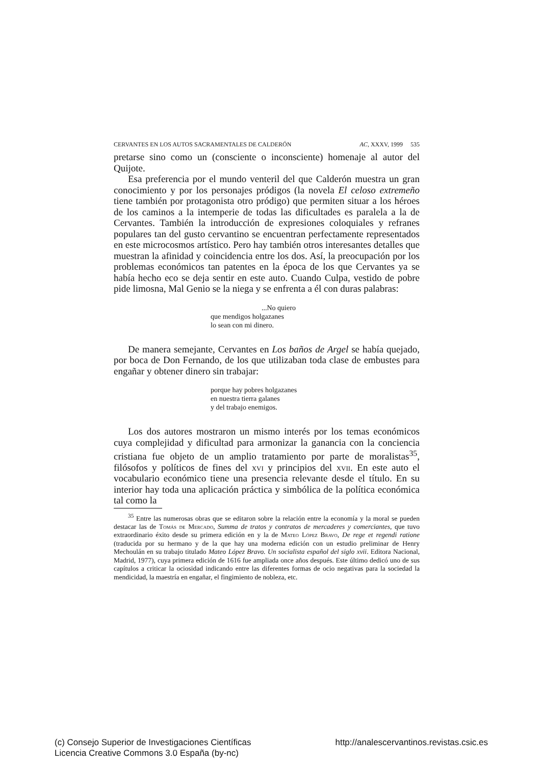CERVANTES EN LOS AUTOS SACRAMENTALES DE CALDERÓN AC, XXXV, 1999 535
pretarse sino como un (consciente o inconsciente) homenaje al autor del Quijote.
Esa preferencia por el mundo venteril del que Calderón muestra un gran conocimiento y por los personajes pródigos (la novela El celoso extremeño tiene también por protagonista otro pródigo) que permiten situar a los héroes de los caminos a la intemperie de todas las dificultades es paralela a la de Cervantes. También la introducción de expresiones coloquiales y refranes populares tan del gusto cervantino se encuentran perfectamente representados en este microcosmos artístico. Pero hay también otros interesantes detalles que muestran la afinidad y coincidencia entre los dos. Así, la preocupación por los problemas económicos tan patentes en la época de los que Cervantes ya se había hecho eco se deja sentir en este auto. Cuando Culpa, vestido de pobre pide limosna, Mal Genio se la niega y se enfrenta a él con duras palabras:
...No quiero
que mendigos holgazanes
lo sean con mi dinero.
De manera semejante, Cervantes en Los baños de Argel se había quejado, por boca de Don Fernando, de los que utilizaban toda clase de embustes para engañar y obtener dinero sin trabajar:
porque hay pobres holgazanes
en nuestra tierra galanes
y del trabajo enemigos.
Los dos autores mostraron un mismo interés por los temas económicos cuya complejidad y dificultad para armonizar la ganancia con la conciencia cristiana fue objeto de un amplio tratamiento por parte de moralistas<sup>35</sup>, filósofos y políticos de fines del xvi y principios del xvii. En este auto el vocabulario económico tiene una presencia relevante desde el título. En su interior hay toda una aplicación práctica y simbólica de la política económica tal como la
<sup>35</sup> Entre las numerosas obras que se editaron sobre la relación entre la economía y la moral se pueden destacar las de Tomás de Mercado, Summa de tratos y contratos de mercaderes y comerciantes, que tuvo extraordinario éxito desde su primera edición en y la de Mateo López Bravo, De rege et regendi ratione (traducida por su hermano y de la que hay una moderna edición con un estudio preliminar de Henry Mechoulán en su trabajo titulado Mateo López Bravo. Un socialista español del siglo xvii. Editora Nacional, Madrid, 1977), cuya primera edición de 1616 fue ampliada once años después. Este último dedicó uno de sus capítulos a criticar la ociosidad indicando entre las diferentes formas de ocio negativas para la sociedad la mendicidad, la maestría en engañar, el fingimiento de nobleza, etc.
(c) Consejo Superior de Investigaciones Científicas
Licencia Creative Commons 3.0 España (by-nc)
http://analescervantinos.revistas.csic.es